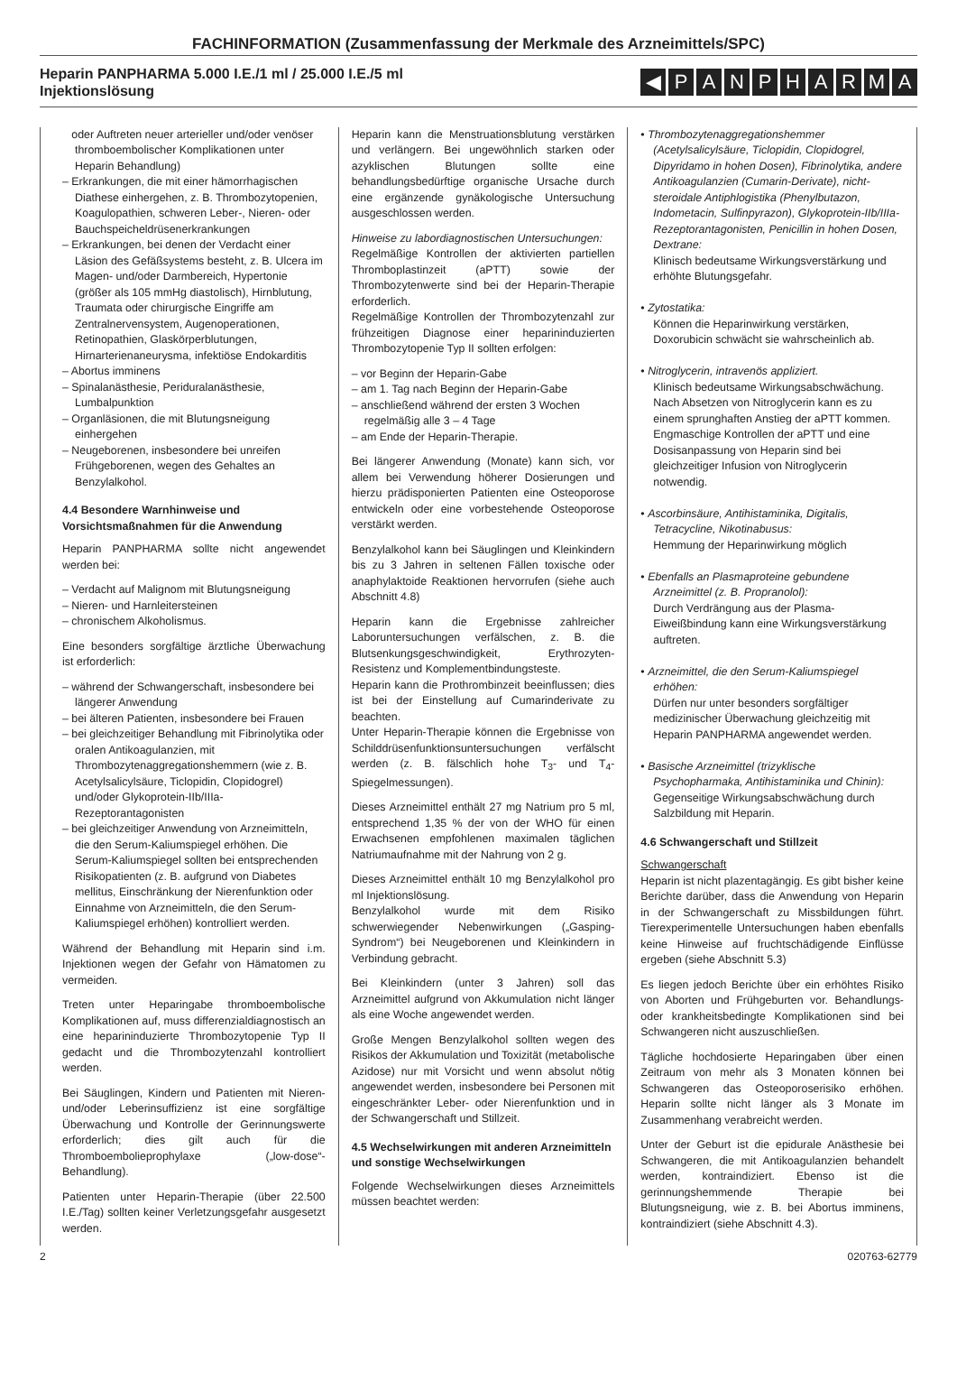FACHINFORMATION (Zusammenfassung der Merkmale des Arzneimittels/SPC)
Heparin PANPHARMA 5.000 I.E./1 ml / 25.000 I.E./5 ml
Injektionslösung
◀ PANPHARMA
oder Auftreten neuer arterieller und/oder venöser thromboembolischer Komplikationen unter Heparin Behandlung)
– Erkrankungen, die mit einer hämorrhagischen Diathese einhergehen, z. B. Thrombozytopenien, Koagulopathien, schweren Leber-, Nieren- oder Bauchspeicheldrüsenerkrankungen
– Erkrankungen, bei denen der Verdacht einer Läsion des Gefäßsystems besteht, z. B. Ulcera im Magen- und/oder Darmbereich, Hypertonie (größer als 105 mmHg diastolisch), Hirnblutung, Traumata oder chirurgische Eingriffe am Zentralnervensystem, Augenoperationen, Retinopathien, Glaskörperblutungen, Hirnarterienaneurysma, infektiöse Endokarditis
– Abortus imminens
– Spinalanästhesie, Periduralanästhesie, Lumbalpunktion
– Organläsionen, die mit Blutungsneigung einhergehen
– Neugeborenen, insbesondere bei unreifen Frühgeborenen, wegen des Gehaltes an Benzylalkohol.
4.4 Besondere Warnhinweise und Vorsichtsmaßnahmen für die Anwendung
Heparin PANPHARMA sollte nicht angewendet werden bei:
– Verdacht auf Malignom mit Blutungsneigung
– Nieren- und Harnleitersteinen
– chronischem Alkoholismus.
Eine besonders sorgfältige ärztliche Überwachung ist erforderlich:
– während der Schwangerschaft, insbesondere bei längerer Anwendung
– bei älteren Patienten, insbesondere bei Frauen
– bei gleichzeitiger Behandlung mit Fibrinolytika oder oralen Antikoagulanzien, mit Thrombozytenaggregationshemmern (wie z. B. Acetylsalicylsäure, Ticlopidin, Clopidogrel) und/oder Glykoprotein-IIb/IIIa-Rezeptorantagonisten
– bei gleichzeitiger Anwendung von Arzneimitteln, die den Serum-Kaliumspiegel erhöhen. Die Serum-Kaliumspiegel sollten bei entsprechenden Risikopatienten (z. B. aufgrund von Diabetes mellitus, Einschränkung der Nierenfunktion oder Einnahme von Arzneimitteln, die den Serum-Kaliumspiegel erhöhen) kontrolliert werden.
Während der Behandlung mit Heparin sind i.m. Injektionen wegen der Gefahr von Hämatomen zu vermeiden.
Treten unter Heparingabe thromboembolische Komplikationen auf, muss differenzialdiagnostisch an eine heparininduzierte Thrombozytopenie Typ II gedacht und die Thrombozytenzahl kontrolliert werden.
Bei Säuglingen, Kindern und Patienten mit Nieren- und/oder Leberinsuffizienz ist eine sorgfältige Überwachung und Kontrolle der Gerinnungswerte erforderlich; dies gilt auch für die Thromboembolieprophylaxe („low-dose“-Behandlung).
Patienten unter Heparin-Therapie (über 22.500 I.E./Tag) sollten keiner Verletzungsgefahr ausgesetzt werden.
Heparin kann die Menstruationsblutung verstärken und verlängern. Bei ungewöhnlich starken oder azyklischen Blutungen sollte eine behandlungsbedürftige organische Ursache durch eine ergänzende gynäkologische Untersuchung ausgeschlossen werden.
Hinweise zu labordiagnostischen Untersuchungen:
Regelmäßige Kontrollen der aktivierten partiellen Thromboplastinzeit (aPTT) sowie der Thrombozytenwerte sind bei der Heparin-Therapie erforderlich.
Regelmäßige Kontrollen der Thrombozytenzahl zur frühzeitigen Diagnose einer heparininduzierten Thrombozytopenie Typ II sollten erfolgen:
– vor Beginn der Heparin-Gabe
– am 1. Tag nach Beginn der Heparin-Gabe
– anschließend während der ersten 3 Wochen regelmäßig alle 3 – 4 Tage
– am Ende der Heparin-Therapie.
Bei längerer Anwendung (Monate) kann sich, vor allem bei Verwendung höherer Dosierungen und hierzu prädisponierten Patienten eine Osteoporose entwickeln oder eine vorbestehende Osteoporose verstärkt werden.
Benzylalkohol kann bei Säuglingen und Kleinkindern bis zu 3 Jahren in seltenen Fällen toxische oder anaphylaktoide Reaktionen hervorrufen (siehe auch Abschnitt 4.8)
Heparin kann die Ergebnisse zahlreicher Laboruntersuchungen verfälschen, z. B. die Blutsenkungsgeschwindigkeit, Erythrozyten-Resistenz und Komplementbindungsteste.
Heparin kann die Prothrombinzeit beeinflussen; dies ist bei der Einstellung auf Cumarinderivate zu beachten.
Unter Heparin-Therapie können die Ergebnisse von Schilddrüsenfunktionsuntersuchungen verfälscht werden (z. B. fälschlich hohe T<sub>3</sub>- und T<sub>4</sub>-Spiegelmessungen).
Dieses Arzneimittel enthält 27 mg Natrium pro 5 ml, entsprechend 1,35 % der von der WHO für einen Erwachsenen empfohlenen maximalen täglichen Natriumaufnahme mit der Nahrung von 2 g.
Dieses Arzneimittel enthält 10 mg Benzylalkohol pro ml Injektionslösung.
Benzylalkohol wurde mit dem Risiko schwerwiegender Nebenwirkungen („Gasping- Syndrom“) bei Neugeborenen und Kleinkindern in Verbindung gebracht.
Bei Kleinkindern (unter 3 Jahren) soll das Arzneimittel aufgrund von Akkumulation nicht länger als eine Woche angewendet werden.
Große Mengen Benzylalkohol sollten wegen des Risikos der Akkumulation und Toxizität (metabolische Azidose) nur mit Vorsicht und wenn absolut nötig angewendet werden, insbesondere bei Personen mit eingeschränkter Leber- oder Nierenfunktion und in der Schwangerschaft und Stillzeit.
4.5 Wechselwirkungen mit anderen Arzneimitteln und sonstige Wechselwirkungen
Folgende Wechselwirkungen dieses Arzneimittels müssen beachtet werden:
• Thrombozytenaggregationshemmer (Acetylsalicylsäure, Ticlopidin, Clopidogrel, Dipyridamo in hohen Dosen), Fibrinolytika, andere Antikoagulanzien (Cumarin-Derivate), nicht-steroidale Antiphlogistika (Phenylbutazon, Indometacin, Sulfinpyrazon), Glykoprotein-IIb/IIIa-Rezeptorantagonisten, Penicillin in hohen Dosen, Dextrane:
Klinisch bedeutsame Wirkungsverstärkung und erhöhte Blutungsgefahr.
• Zytostatika:
Können die Heparinwirkung verstärken, Doxorubicin schwächt sie wahrscheinlich ab.
• Nitroglycerin, intravenös appliziert.
Klinisch bedeutsame Wirkungsabschwächung. Nach Absetzen von Nitroglycerin kann es zu einem sprunghaften Anstieg der aPTT kommen. Engmaschige Kontrollen der aPTT und eine Dosisanpassung von Heparin sind bei gleichzeitiger Infusion von Nitroglycerin notwendig.
• Ascorbinsäure, Antihistaminika, Digitalis, Tetracycline, Nikotinabusus:
Hemmung der Heparinwirkung möglich
• Ebenfalls an Plasmaproteine gebundene Arzneimittel (z. B. Propranolol):
Durch Verdrängung aus der Plasma-Eiweißbindung kann eine Wirkungsverstärkung auftreten.
• Arzneimittel, die den Serum-Kaliumspiegel erhöhen:
Dürfen nur unter besonders sorgfältiger medizinischer Überwachung gleichzeitig mit Heparin PANPHARMA angewendet werden.
• Basische Arzneimittel (trizyklische Psychopharmaka, Antihistaminika und Chinin):
Gegenseitige Wirkungsabschwächung durch Salzbildung mit Heparin.
4.6 Schwangerschaft und Stillzeit
Schwangerschaft
Heparin ist nicht plazentagängig. Es gibt bisher keine Berichte darüber, dass die Anwendung von Heparin in der Schwangerschaft zu Missbildungen führt. Tierexperimentelle Untersuchungen haben ebenfalls keine Hinweise auf fruchtschädigende Einflüsse ergeben (siehe Abschnitt 5.3)
Es liegen jedoch Berichte über ein erhöhtes Risiko von Aborten und Frühgeburten vor. Behandlungs- oder krankheitsbedingte Komplikationen sind bei Schwangeren nicht auszuschließen.
Tägliche hochdosierte Heparingaben über einen Zeitraum von mehr als 3 Monaten können bei Schwangeren das Osteoporoserisiko erhöhen. Heparin sollte nicht länger als 3 Monate im Zusammenhang verabreicht werden.
Unter der Geburt ist die epidurale Anästhesie bei Schwangeren, die mit Antikoagulanzien behandelt werden, kontraindiziert. Ebenso ist die gerinnungshemmende Therapie bei Blutungsneigung, wie z. B. bei Abortus imminens, kontraindiziert (siehe Abschnitt 4.3).
2 020763-62779